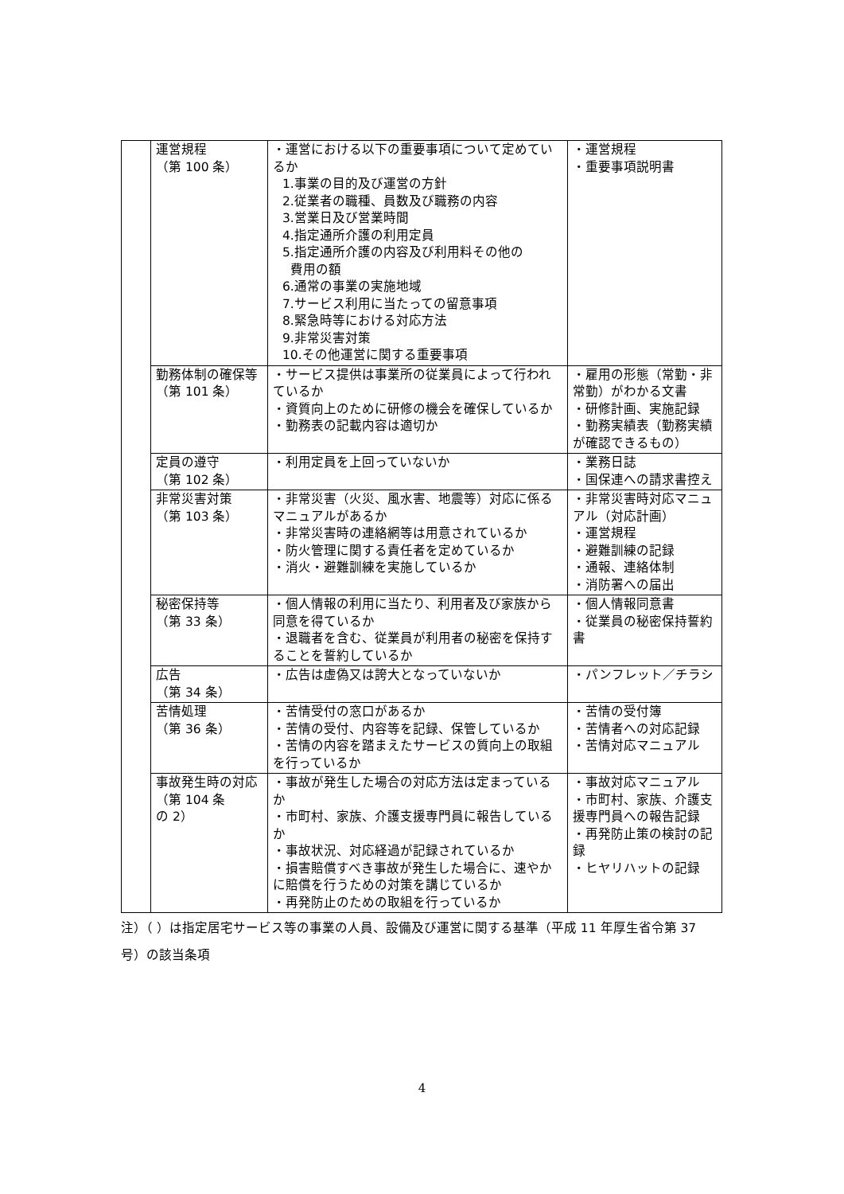| | 運営規程 （第 100 条） | ・運営における以下の重要事項について定めているか 1.事業の目的及び運営の方針 2.従業者の職種、員数及び職務の内容 3.営業日及び営業時間 4.指定通所介護の利用定員 5.指定通所介護の内容及び利用料その他の 費用の額 6.通常の事業の実施地域 7.サービス利用に当たっての留意事項 8.緊急時等における対応方法 9.非常災害対策 10.その他運営に関する重要事項 | ・運営規程 ・重要事項説明書 |
| | 勤務体制の確保等 （第 101 条） | ・サービス提供は事業所の従業員によって行われているか ・資質向上のために研修の機会を確保しているか ・勤務表の記載内容は適切か | ・雇用の形態（常勤・非常勤）がわかる文書 ・研修計画、実施記録 ・勤務実績表（勤務実績が確認できるもの） |
| | 定員の遵守 （第 102 条） | ・利用定員を上回っていないか | ・業務日誌 ・国保連への請求書控え |
| | 非常災害対策 （第 103 条） | ・非常災害（火災、風水害、地震等）対応に係るマニュアルがあるか ・非常災害時の連絡網等は用意されているか ・防火管理に関する責任者を定めているか ・消火・避難訓練を実施しているか | ・非常災害時対応マニュアル（対応計画） ・運営規程 ・避難訓練の記録 ・通報、連絡体制 ・消防署への届出 |
| | 秘密保持等 （第 33 条） | ・個人情報の利用に当たり、利用者及び家族から同意を得ているか ・退職者を含む、従業員が利用者の秘密を保持することを誓約しているか | ・個人情報同意書 ・従業員の秘密保持誓約書 |
| | 広告 （第 34 条） | ・広告は虚偽又は誇大となっていないか | ・パンフレット／チラシ |
| | 苦情処理 （第 36 条） | ・苦情受付の窓口があるか ・苦情の受付、内容等を記録、保管しているか ・苦情の内容を踏まえたサービスの質向上の取組を行っているか | ・苦情の受付簿 ・苦情者への対応記録 ・苦情対応マニュアル |
| | 事故発生時の対応 （第 104 条 の 2） | ・事故が発生した場合の対応方法は定まっているか ・市町村、家族、介護支援専門員に報告しているか ・事故状況、対応経過が記録されているか ・損害賠償すべき事故が発生した場合に、速やかに賠償を行うための対策を講じているか ・再発防止のための取組を行っているか | ・事故対応マニュアル ・市町村、家族、介護支援専門員への報告記録 ・再発防止策の検討の記録 ・ヒヤリハットの記録 |
注）（ ）は指定居宅サービス等の事業の人員、設備及び運営に関する基準（平成 11 年厚生省令第 37 号）の該当条項
4